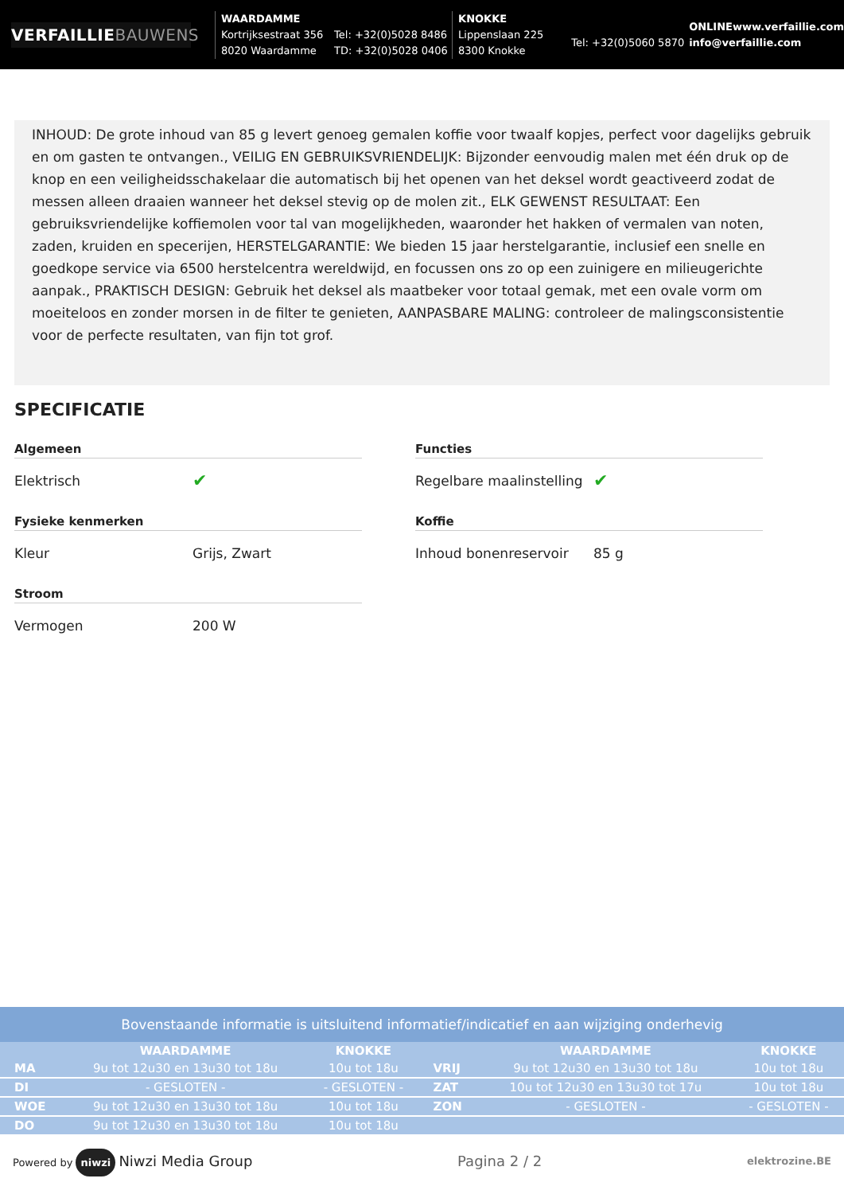VERFAILLIEBAUWENS
WAARDAMME
Kortrijksestraat 356
8020 Waardamme
Tel: +32(0)5028 8486
TD: +32(0)5028 0406
KNOKKE
Lippenslaan 225
8300 Knokke
Tel: +32(0)5060 5870
ONLINEwww.verfaillie.com
info@verfaillie.com
INHOUD: De grote inhoud van 85 g levert genoeg gemalen koffie voor twaalf kopjes, perfect voor dagelijks gebruik en om gasten te ontvangen., VEILIG EN GEBRUIKSVRIENDELIJK: Bijzonder eenvoudig malen met één druk op de knop en een veiligheidsschakelaar die automatisch bij het openen van het deksel wordt geactiveerd zodat de messen alleen draaien wanneer het deksel stevig op de molen zit., ELK GEWENST RESULTAAT: Een gebruiksvriendelijke koffiemolen voor tal van mogelijkheden, waaronder het hakken of vermalen van noten, zaden, kruiden en specerijen, HERSTELGARANTIE: We bieden 15 jaar herstelgarantie, inclusief een snelle en goedkope service via 6500 herstelcentra wereldwijd, en focussen ons zo op een zuinigere en milieugerichte aanpak., PRAKTISCH DESIGN: Gebruik het deksel als maatbeker voor totaal gemak, met een ovale vorm om moeiteloos en zonder morsen in de filter te genieten, AANPASBARE MALING: controleer de malingsconsistentie voor de perfecte resultaten, van fijn tot grof.
SPECIFICATIE
Algemeen
Elektrisch
✔
Functies
Regelbare maalinstelling
✔
Fysieke kenmerken
Kleur Grijs, Zwart
Koffie
Inhoud bonenreservoir 85 g
Stroom
Vermogen 200 W
Bovenstaande informatie is uitsluitend informatief/indicatief en aan wijziging onderhevig
| | WAARDAMME | KNOKKE | | WAARDAMME | KNOKKE |
| --- | --- | --- | --- | --- | --- |
| MA | 9u tot 12u30 en 13u30 tot 18u | 10u tot 18u | VRIJ | 9u tot 12u30 en 13u30 tot 18u | 10u tot 18u |
| DI | - GESLOTEN - | - GESLOTEN - | ZAT | 10u tot 12u30 en 13u30 tot 17u | 10u tot 18u |
| WOE | 9u tot 12u30 en 13u30 tot 18u | 10u tot 18u | ZON | - GESLOTEN - | - GESLOTEN - |
| DO | 9u tot 12u30 en 13u30 tot 18u | 10u tot 18u | | | |
Powered by niwzi Niwzi Media Group
Pagina 2 / 2
elektrozine.BE